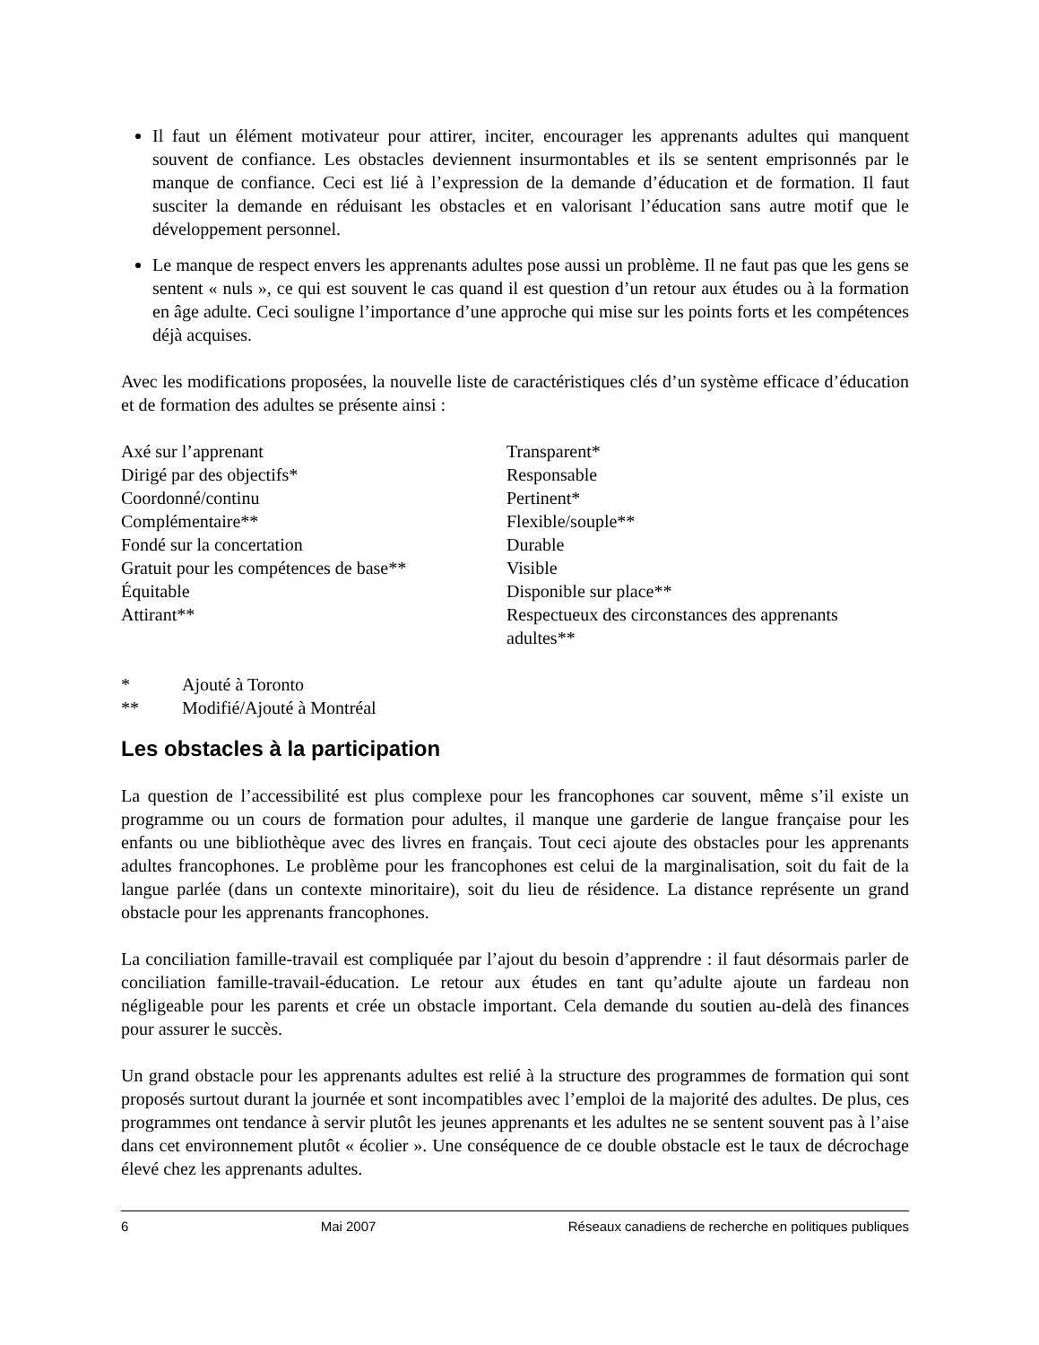Il faut un élément motivateur pour attirer, inciter, encourager les apprenants adultes qui manquent souvent de confiance. Les obstacles deviennent insurmontables et ils se sentent emprisonnés par le manque de confiance. Ceci est lié à l’expression de la demande d’éducation et de formation. Il faut susciter la demande en réduisant les obstacles et en valorisant l’éducation sans autre motif que le développement personnel.
Le manque de respect envers les apprenants adultes pose aussi un problème. Il ne faut pas que les gens se sentent « nuls », ce qui est souvent le cas quand il est question d’un retour aux études ou à la formation en âge adulte. Ceci souligne l’importance d’une approche qui mise sur les points forts et les compétences déjà acquises.
Avec les modifications proposées, la nouvelle liste de caractéristiques clés d’un système efficace d’éducation et de formation des adultes se présente ainsi :
Axé sur l’apprenant
Dirigé par des objectifs*
Coordonné/continu
Complémentaire**
Fondé sur la concertation
Gratuit pour les compétences de base**
Équitable
Attirant**
Transparent*
Responsable
Pertinent*
Flexible/souple**
Durable
Visible
Disponible sur place**
Respectueux des circonstances des apprenants adultes**
* Ajouté à Toronto
** Modifié/Ajouté à Montréal
Les obstacles à la participation
La question de l’accessibilité est plus complexe pour les francophones car souvent, même s’il existe un programme ou un cours de formation pour adultes, il manque une garderie de langue française pour les enfants ou une bibliothèque avec des livres en français. Tout ceci ajoute des obstacles pour les apprenants adultes francophones. Le problème pour les francophones est celui de la marginalisation, soit du fait de la langue parlée (dans un contexte minoritaire), soit du lieu de résidence. La distance représente un grand obstacle pour les apprenants francophones.
La conciliation famille-travail est compliquée par l’ajout du besoin d’apprendre : il faut désormais parler de conciliation famille-travail-éducation. Le retour aux études en tant qu’adulte ajoute un fardeau non négligeable pour les parents et crée un obstacle important. Cela demande du soutien au-delà des finances pour assurer le succès.
Un grand obstacle pour les apprenants adultes est relié à la structure des programmes de formation qui sont proposés surtout durant la journée et sont incompatibles avec l’emploi de la majorité des adultes. De plus, ces programmes ont tendance à servir plutôt les jeunes apprenants et les adultes ne se sentent souvent pas à l’aise dans cet environnement plutôt « écolier ». Une conséquence de ce double obstacle est le taux de décrochage élevé chez les apprenants adultes.
6 Mai 2007 Réseaux canadiens de recherche en politiques publiques